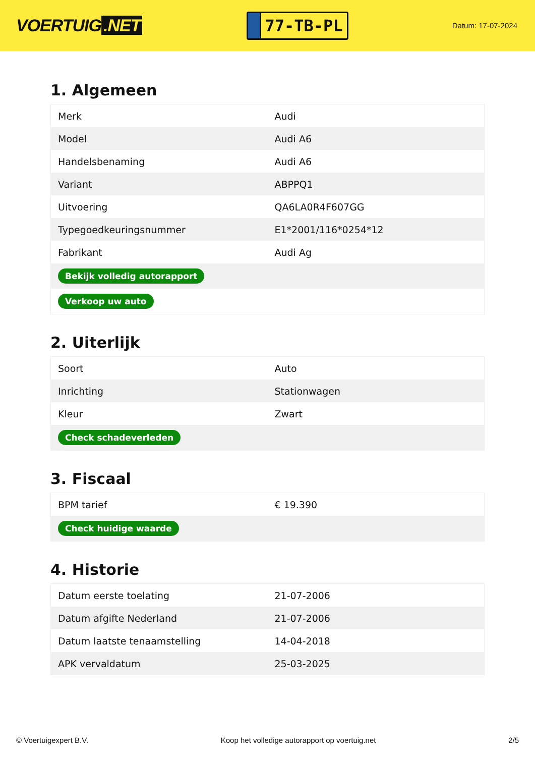VOERTUIG.NET
77-TB-PL
Datum: 17-07-2024
1. Algemeen
| Merk | Audi |
| Model | Audi A6 |
| Handelsbenaming | Audi A6 |
| Variant | ABPPQ1 |
| Uitvoering | QA6LA0R4F607GG |
| Typegoedkeuringsnummer | E1*2001/116*0254*12 |
| Fabrikant | Audi Ag |
| Bekijk volledig autorapport | |
| Verkoop uw auto | |
2. Uiterlijk
| Soort | Auto |
| Inrichting | Stationwagen |
| Kleur | Zwart |
| Check schadeverleden | |
3. Fiscaal
| BPM tarief | € 19.390 |
| Check huidige waarde | |
4. Historie
| Datum eerste toelating | 21-07-2006 |
| Datum afgifte Nederland | 21-07-2006 |
| Datum laatste tenaamstelling | 14-04-2018 |
| APK vervaldatum | 25-03-2025 |
© Voertuigexpert B.V. Koop het volledige autorapport op voertuig.net 2/5